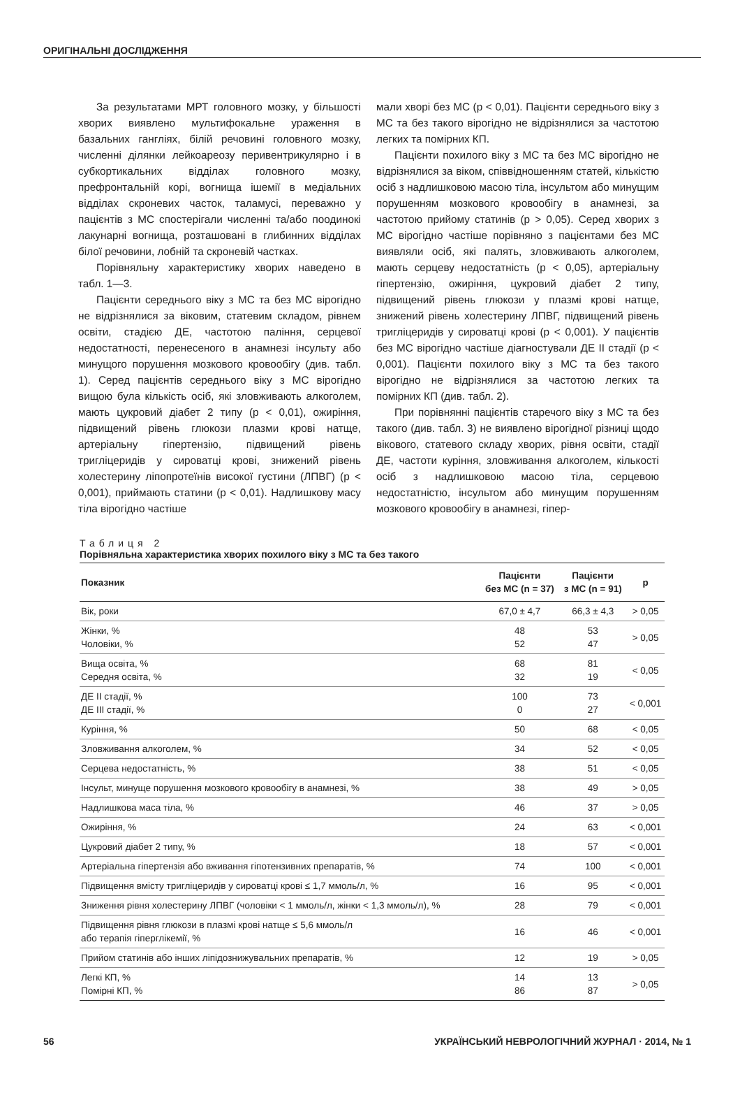ОРИГІНАЛЬНІ ДОСЛІДЖЕННЯ
За результатами МРТ головного мозку, у більшості хворих виявлено мультифокальне ураження в базальних гангліях, білій речовині головного мозку, численні ділянки лейкоареозу перивентрикулярно і в субкортикальних відділах головного мозку, префронтальній корі, вогнища ішемії в медіальних відділах скроневих часток, таламусі, переважно у пацієнтів з МС спостерігали численні та/або поодинокі лакунарні вогнища, розташовані в глибинних відділах білої речовини, лобній та скроневій частках.
Порівняльну характеристику хворих наведено в табл. 1—3.
Пацієнти середнього віку з МС та без МС вірогідно не відрізнялися за віковим, статевим складом, рівнем освіти, стадією ДЕ, частотою паління, серцевої недостатності, перенесеного в анамнезі інсульту або минущого порушення мозкового кровообігу (див. табл. 1). Серед пацієнтів середнього віку з МС вірогідно вищою була кількість осіб, які зловживають алкоголем, мають цукровий діабет 2 типу (p < 0,01), ожиріння, підвищений рівень глюкози плазми крові натще, артеріальну гіпертензію, підвищений рівень тригліцеридів у сироватці крові, знижений рівень холестерину ліпопротеїнів високої густини (ЛПВГ) (p < 0,001), приймають статини (p < 0,01). Надлишкову масу тіла вірогідно частіше
мали хворі без МС (p < 0,01). Пацієнти середнього віку з МС та без такого вірогідно не відрізнялися за частотою легких та помірних КП.
Пацієнти похилого віку з МС та без МС вірогідно не відрізнялися за віком, співвідношенням статей, кількістю осіб з надлишковою масою тіла, інсультом або минущим порушенням мозкового кровообігу в анамнезі, за частотою прийому статинів (p > 0,05). Серед хворих з МС вірогідно частіше порівняно з пацієнтами без МС виявляли осіб, які палять, зловживають алкоголем, мають серцеву недостатність (p < 0,05), артеріальну гіпертензію, ожиріння, цукровий діабет 2 типу, підвищений рівень глюкози у плазмі крові натще, знижений рівень холестерину ЛПВГ, підвищений рівень тригліцеридів у сироватці крові (p < 0,001). У пацієнтів без МС вірогідно частіше діагностували ДЕ ІІ стадії (p < 0,001). Пацієнти похилого віку з МС та без такого вірогідно не відрізнялися за частотою легких та помірних КП (див. табл. 2).
При порівнянні пацієнтів старечого віку з МС та без такого (див. табл. 3) не виявлено вірогідної різниці щодо вікового, статевого складу хворих, рівня освіти, стадії ДЕ, частоти куріння, зловживання алкоголем, кількості осіб з надлишковою масою тіла, серцевою недостатністю, інсультом або минущим порушенням мозкового кровообігу в анамнезі, гіпер-
Таблиця 2
Порівняльна характеристика хворих похилого віку з МС та без такого
| Показник | Пацієнти без МС (n = 37) | Пацієнти з МС (n = 91) | p |
| --- | --- | --- | --- |
| Вік, роки | 67,0 ± 4,7 | 66,3 ± 4,3 | > 0,05 |
| Жінки, % Чоловіки, % | 48 52 | 53 47 | > 0,05 |
| Вища освіта, % Середня освіта, % | 68 32 | 81 19 | < 0,05 |
| ДЕ ІІ стадії, % ДЕ ІІІ стадії, % | 100 0 | 73 27 | < 0,001 |
| Куріння, % | 50 | 68 | < 0,05 |
| Зловживання алкоголем, % | 34 | 52 | < 0,05 |
| Серцева недостатність, % | 38 | 51 | < 0,05 |
| Інсульт, минуще порушення мозкового кровообігу в анамнезі, % | 38 | 49 | > 0,05 |
| Надлишкова маса тіла, % | 46 | 37 | > 0,05 |
| Ожиріння, % | 24 | 63 | < 0,001 |
| Цукровий діабет 2 типу, % | 18 | 57 | < 0,001 |
| Артеріальна гіпертензія або вживання гіпотензивних препаратів, % | 74 | 100 | < 0,001 |
| Підвищення вмісту тригліцеридів у сироватці крові ≤ 1,7 ммоль/л, % | 16 | 95 | < 0,001 |
| Зниження рівня холестерину ЛПВГ (чоловіки < 1 ммоль/л, жінки < 1,3 ммоль/л), % | 28 | 79 | < 0,001 |
| Підвищення рівня глюкози в плазмі крові натще ≤ 5,6 ммоль/л або терапія гіперглікемії, % | 16 | 46 | < 0,001 |
| Прийом статинів або інших ліпідознижувальних препаратів, % | 12 | 19 | > 0,05 |
| Легкі КП, % Помірні КП, % | 14 86 | 13 87 | > 0,05 |
56 УКРАЇНСЬКИЙ НЕВРОЛОГІЧНИЙ ЖУРНАЛ · 2014, № 1